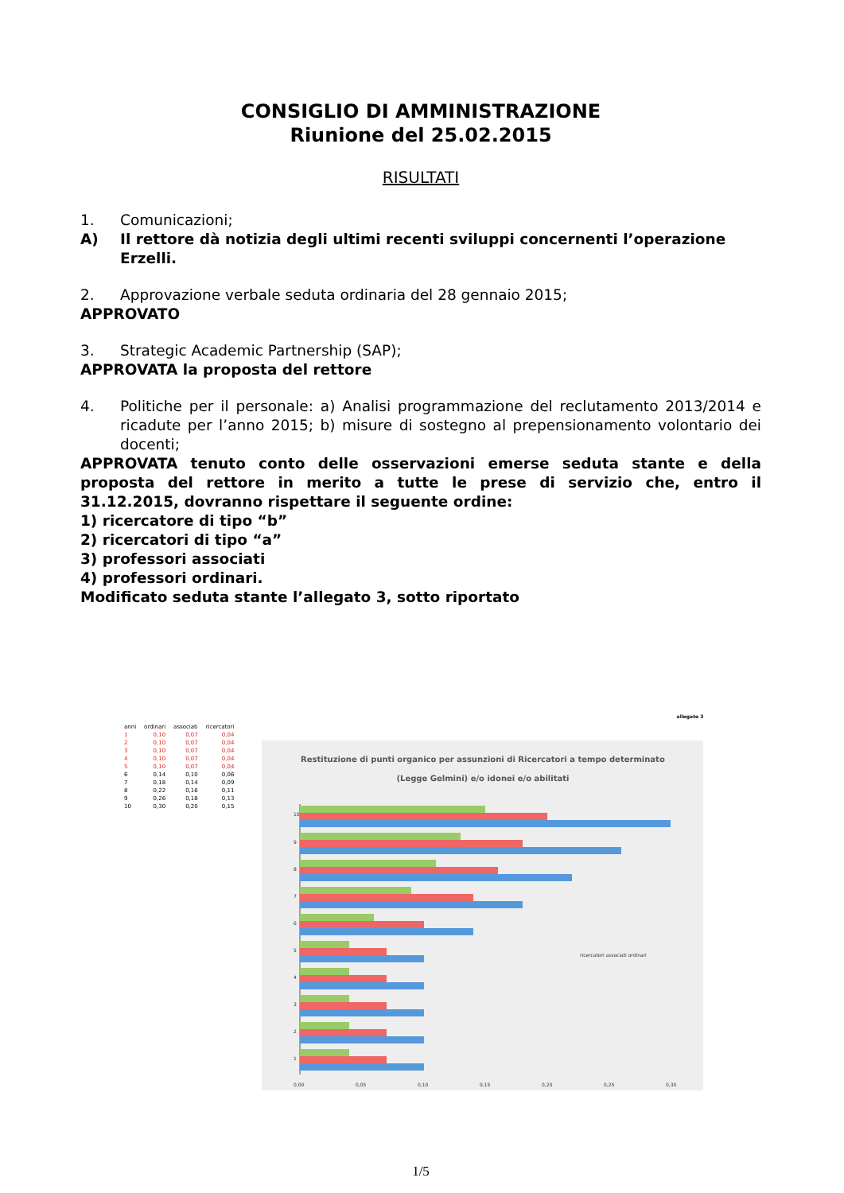CONSIGLIO DI AMMINISTRAZIONE
Riunione del 25.02.2015
RISULTATI
1. Comunicazioni;
A) Il rettore dà notizia degli ultimi recenti sviluppi concernenti l’operazione Erzelli.
2. Approvazione verbale seduta ordinaria del 28 gennaio 2015;
APPROVATO
3. Strategic Academic Partnership (SAP);
APPROVATA la proposta del rettore
4. Politiche per il personale: a) Analisi programmazione del reclutamento 2013/2014 e ricadute per l’anno 2015; b) misure di sostegno al prepensionamento volontario dei docenti;
APPROVATA tenuto conto delle osservazioni emerse seduta stante e della proposta del rettore in merito a tutte le prese di servizio che, entro il 31.12.2015, dovranno rispettare il seguente ordine:
1) ricercatore di tipo “b”
2) ricercatori di tipo “a”
3) professori associati
4) professori ordinari.
Modificato seduta stante l’allegato 3, sotto riportato
| anni | ordinari | associati | ricercatori |
| --- | --- | --- | --- |
| 1 | 0,10 | 0,07 | 0,04 |
| 2 | 0,10 | 0,07 | 0,04 |
| 3 | 0,10 | 0,07 | 0,04 |
| 4 | 0,10 | 0,07 | 0,04 |
| 5 | 0,10 | 0,07 | 0,04 |
| 6 | 0,14 | 0,10 | 0,06 |
| 7 | 0,18 | 0,14 | 0,09 |
| 8 | 0,22 | 0,16 | 0,11 |
| 9 | 0,26 | 0,18 | 0,13 |
| 10 | 0,30 | 0,20 | 0,15 |
allegato 3
Restituzione di punti organico per assunzioni di Ricercatori a tempo determinato
(Legge Gelmini) e/o idonei e/o abilitati
10
9
8
7
6
5
4
3
2
1
0,00
0,05
0,10
0,15
0,20
0,25
0,30
ricercatori associati ordinari
1/5